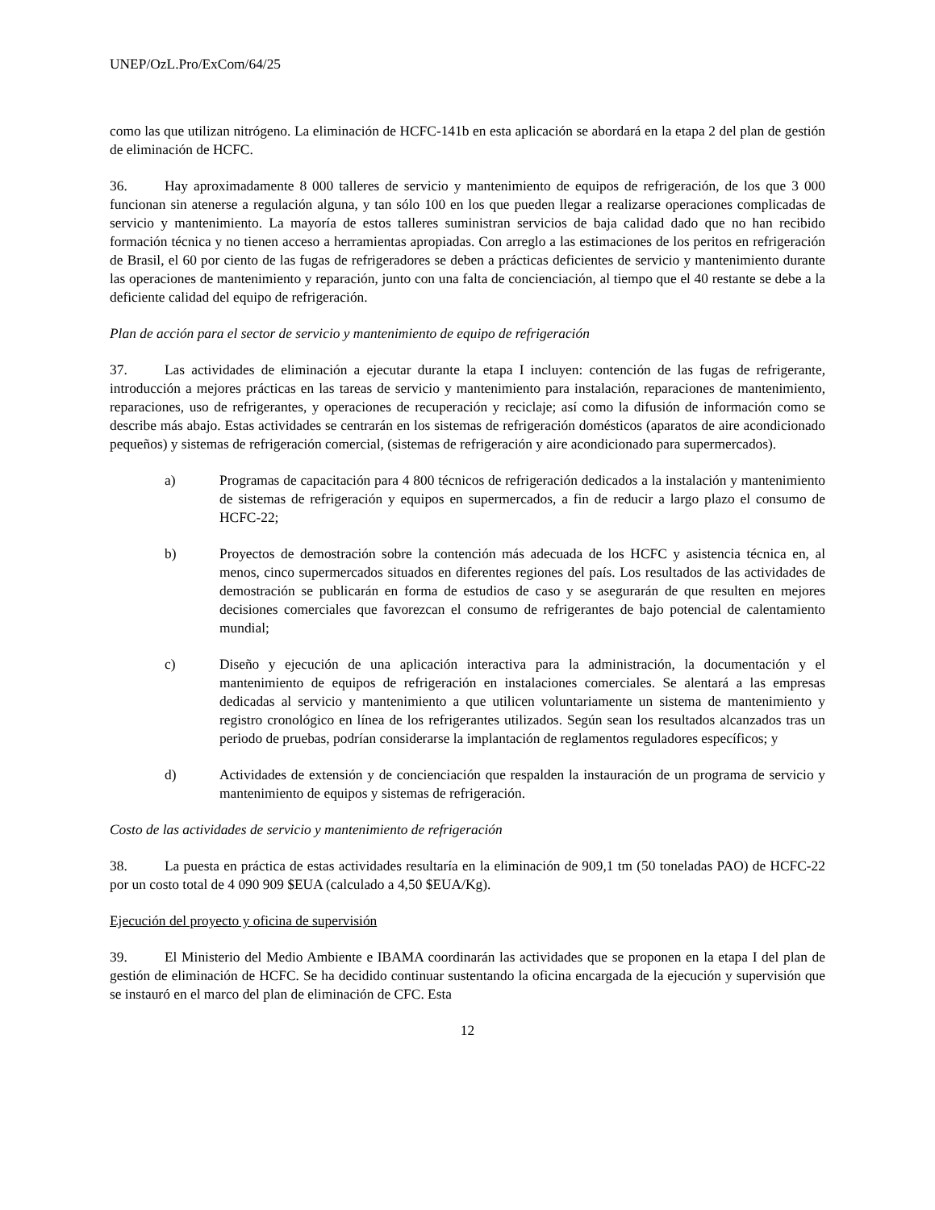UNEP/OzL.Pro/ExCom/64/25
como las que utilizan nitrógeno. La eliminación de HCFC-141b en esta aplicación se abordará en la etapa 2 del plan de gestión de eliminación de HCFC.
36. Hay aproximadamente 8 000 talleres de servicio y mantenimiento de equipos de refrigeración, de los que 3 000 funcionan sin atenerse a regulación alguna, y tan sólo 100 en los que pueden llegar a realizarse operaciones complicadas de servicio y mantenimiento. La mayoría de estos talleres suministran servicios de baja calidad dado que no han recibido formación técnica y no tienen acceso a herramientas apropiadas. Con arreglo a las estimaciones de los peritos en refrigeración de Brasil, el 60 por ciento de las fugas de refrigeradores se deben a prácticas deficientes de servicio y mantenimiento durante las operaciones de mantenimiento y reparación, junto con una falta de concienciación, al tiempo que el 40 restante se debe a la deficiente calidad del equipo de refrigeración.
Plan de acción para el sector de servicio y mantenimiento de equipo de refrigeración
37. Las actividades de eliminación a ejecutar durante la etapa I incluyen: contención de las fugas de refrigerante, introducción a mejores prácticas en las tareas de servicio y mantenimiento para instalación, reparaciones de mantenimiento, reparaciones, uso de refrigerantes, y operaciones de recuperación y reciclaje; así como la difusión de información como se describe más abajo. Estas actividades se centrarán en los sistemas de refrigeración domésticos (aparatos de aire acondicionado pequeños) y sistemas de refrigeración comercial, (sistemas de refrigeración y aire acondicionado para supermercados).
a) Programas de capacitación para 4 800 técnicos de refrigeración dedicados a la instalación y mantenimiento de sistemas de refrigeración y equipos en supermercados, a fin de reducir a largo plazo el consumo de HCFC-22;
b) Proyectos de demostración sobre la contención más adecuada de los HCFC y asistencia técnica en, al menos, cinco supermercados situados en diferentes regiones del país. Los resultados de las actividades de demostración se publicarán en forma de estudios de caso y se asegurarán de que resulten en mejores decisiones comerciales que favorezcan el consumo de refrigerantes de bajo potencial de calentamiento mundial;
c) Diseño y ejecución de una aplicación interactiva para la administración, la documentación y el mantenimiento de equipos de refrigeración en instalaciones comerciales. Se alentará a las empresas dedicadas al servicio y mantenimiento a que utilicen voluntariamente un sistema de mantenimiento y registro cronológico en línea de los refrigerantes utilizados. Según sean los resultados alcanzados tras un periodo de pruebas, podrían considerarse la implantación de reglamentos reguladores específicos; y
d) Actividades de extensión y de concienciación que respalden la instauración de un programa de servicio y mantenimiento de equipos y sistemas de refrigeración.
Costo de las actividades de servicio y mantenimiento de refrigeración
38. La puesta en práctica de estas actividades resultaría en la eliminación de 909,1 tm (50 toneladas PAO) de HCFC-22 por un costo total de 4 090 909 $EUA (calculado a 4,50 $EUA/Kg).
Ejecución del proyecto y oficina de supervisión
39. El Ministerio del Medio Ambiente e IBAMA coordinarán las actividades que se proponen en la etapa I del plan de gestión de eliminación de HCFC. Se ha decidido continuar sustentando la oficina encargada de la ejecución y supervisión que se instauró en el marco del plan de eliminación de CFC. Esta
12